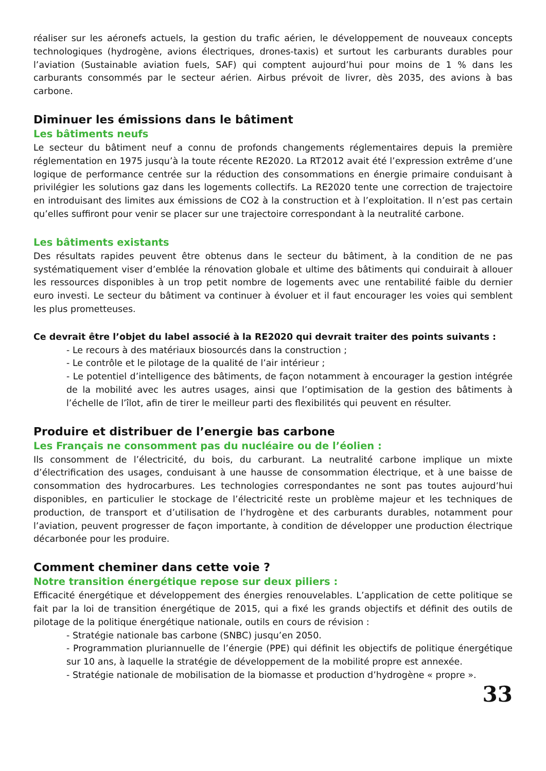réaliser sur les aéronefs actuels, la gestion du trafic aérien, le développement de nouveaux concepts technologiques (hydrogène, avions électriques, drones-taxis) et surtout les carburants durables pour l’aviation (Sustainable aviation fuels, SAF) qui comptent aujourd’hui pour moins de 1 % dans les carburants consommés par le secteur aérien. Airbus prévoit de livrer, dès 2035, des avions à bas carbone.
Diminuer les émissions dans le bâtiment
Les bâtiments neufs
Le secteur du bâtiment neuf a connu de profonds changements réglementaires depuis la première réglementation en 1975 jusqu’à la toute récente RE2020. La RT2012 avait été l’expression extrême d’une logique de performance centrée sur la réduction des consommations en énergie primaire conduisant à privilégier les solutions gaz dans les logements collectifs. La RE2020 tente une correction de trajectoire en introduisant des limites aux émissions de CO2 à la construction et à l’exploitation. Il n’est pas certain qu’elles suffiront pour venir se placer sur une trajectoire correspondant à la neutralité carbone.
Les bâtiments existants
Des résultats rapides peuvent être obtenus dans le secteur du bâtiment, à la condition de ne pas systématiquement viser d’emblée la rénovation globale et ultime des bâtiments qui conduirait à allouer les ressources disponibles à un trop petit nombre de logements avec une rentabilité faible du dernier euro investi. Le secteur du bâtiment va continuer à évoluer et il faut encourager les voies qui semblent les plus prometteuses.
Ce devrait être l’objet du label associé à la RE2020 qui devrait traiter des points suivants :
- Le recours à des matériaux biosourcés dans la construction ;
- Le contrôle et le pilotage de la qualité de l’air intérieur ;
- Le potentiel d’intelligence des bâtiments, de façon notamment à encourager la gestion intégrée de la mobilité avec les autres usages, ainsi que l’optimisation de la gestion des bâtiments à l’échelle de l’îlot, afin de tirer le meilleur parti des flexibilités qui peuvent en résulter.
Produire et distribuer de l’energie bas carbone
Les Français ne consomment pas du nucléaire ou de l’éolien :
Ils consomment de l’électricité, du bois, du carburant. La neutralité carbone implique un mixte d’électrification des usages, conduisant à une hausse de consommation électrique, et à une baisse de consommation des hydrocarbures. Les technologies correspondantes ne sont pas toutes aujourd’hui disponibles, en particulier le stockage de l’électricité reste un problème majeur et les techniques de production, de transport et d’utilisation de l’hydrogène et des carburants durables, notamment pour l’aviation, peuvent progresser de façon importante, à condition de développer une production électrique décarbonée pour les produire.
Comment cheminer dans cette voie ?
Notre transition énergétique repose sur deux piliers :
Efficacité énergétique et développement des énergies renouvelables. L’application de cette politique se fait par la loi de transition énergétique de 2015, qui a fixé les grands objectifs et définit des outils de pilotage de la politique énergétique nationale, outils en cours de révision :
- Stratégie nationale bas carbone (SNBC) jusqu’en 2050.
- Programmation pluriannuelle de l’énergie (PPE) qui définit les objectifs de politique énergétique sur 10 ans, à laquelle la stratégie de développement de la mobilité propre est annexée.
- Stratégie nationale de mobilisation de la biomasse et production d’hydrogène « propre ».
33